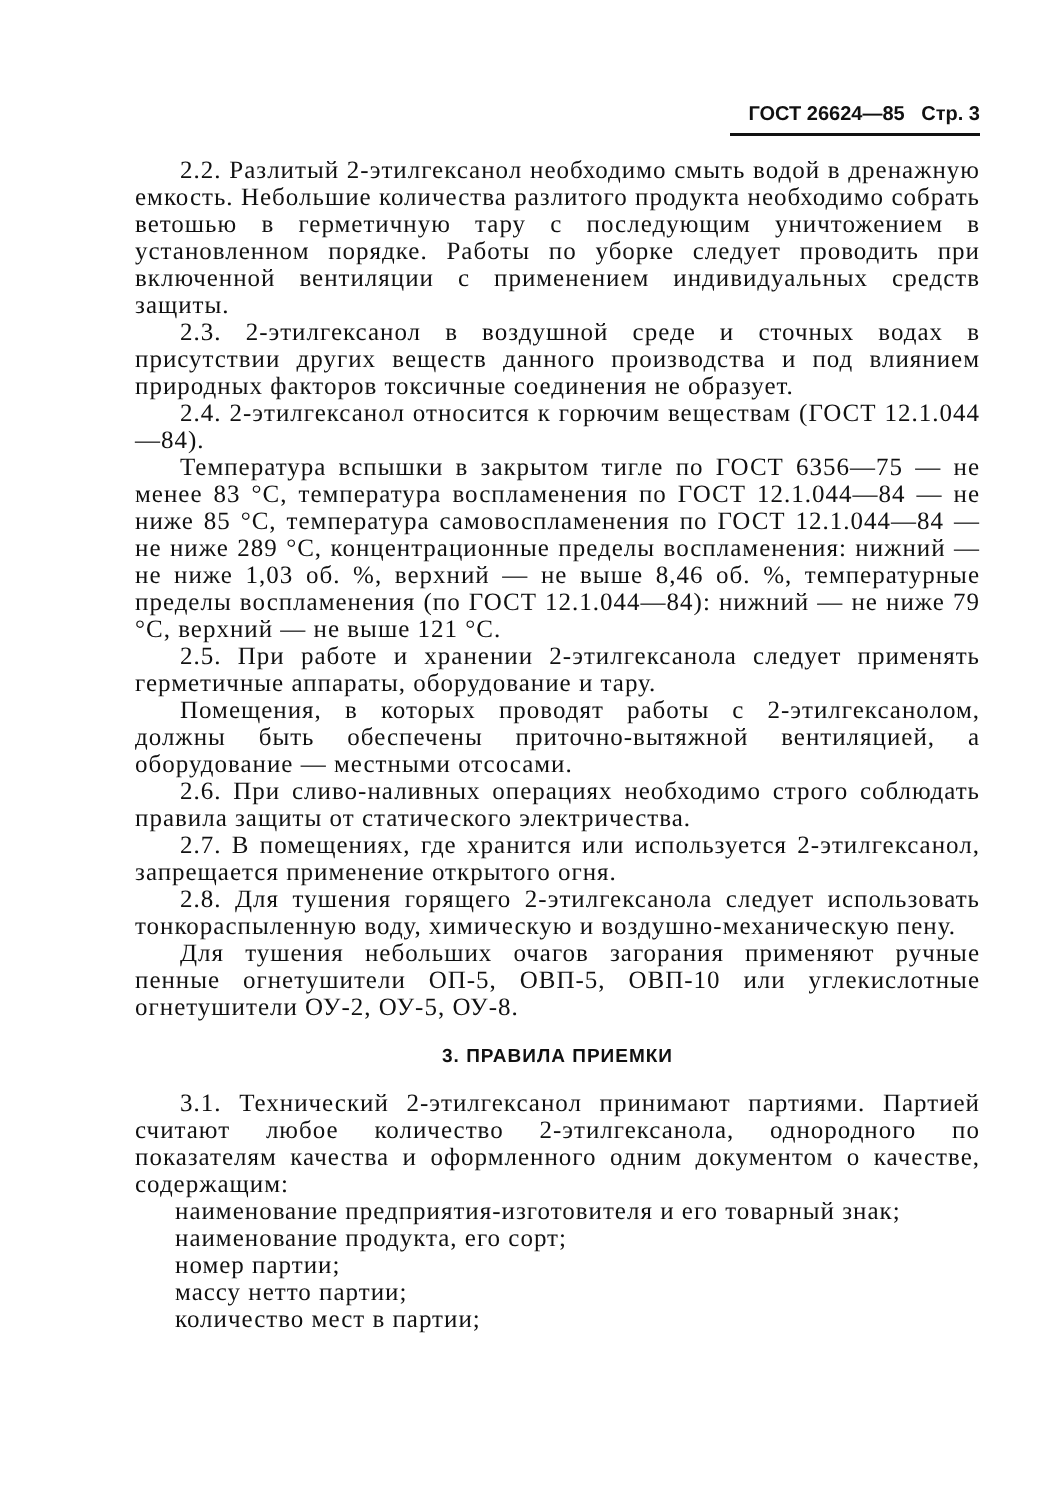ГОСТ 26624—85 Стр. 3
2.2. Разлитый 2-этилгексанол необходимо смыть водой в дренажную емкость. Небольшие количества разлитого продукта необходимо собрать ветошью в герметичную тару с последующим уничтожением в установленном порядке. Работы по уборке следует проводить при включенной вентиляции с применением индивидуальных средств защиты.
2.3. 2-этилгексанол в воздушной среде и сточных водах в присутствии других веществ данного производства и под влиянием природных факторов токсичные соединения не образует.
2.4. 2-этилгексанол относится к горючим веществам (ГОСТ 12.1.044—84).
Температура вспышки в закрытом тигле по ГОСТ 6356—75 — не менее 83 °С, температура воспламенения по ГОСТ 12.1.044—84 — не ниже 85 °С, температура самовоспламенения по ГОСТ 12.1.044—84 — не ниже 289 °С, концентрационные пределы воспламенения: нижний — не ниже 1,03 об. %, верхний — не выше 8,46 об. %, температурные пределы воспламенения (по ГОСТ 12.1.044—84): нижний — не ниже 79 °С, верхний — не выше 121 °С.
2.5. При работе и хранении 2-этилгексанола следует применять герметичные аппараты, оборудование и тару.
Помещения, в которых проводят работы с 2-этилгексанолом, должны быть обеспечены приточно-вытяжной вентиляцией, а оборудование — местными отсосами.
2.6. При сливо-наливных операциях необходимо строго соблюдать правила защиты от статического электричества.
2.7. В помещениях, где хранится или используется 2-этилгексанол, запрещается применение открытого огня.
2.8. Для тушения горящего 2-этилгексанола следует использовать тонкораспыленную воду, химическую и воздушно-механическую пену.
Для тушения небольших очагов загорания применяют ручные пенные огнетушители ОП-5, ОВП-5, ОВП-10 или углекислотные огнетушители ОУ-2, ОУ-5, ОУ-8.
3. ПРАВИЛА ПРИЕМКИ
3.1. Технический 2-этилгексанол принимают партиями. Партией считают любое количество 2-этилгексанола, однородного по показателям качества и оформленного одним документом о качестве, содержащим:
наименование предприятия-изготовителя и его товарный знак;
наименование продукта, его сорт;
номер партии;
массу нетто партии;
количество мест в партии;